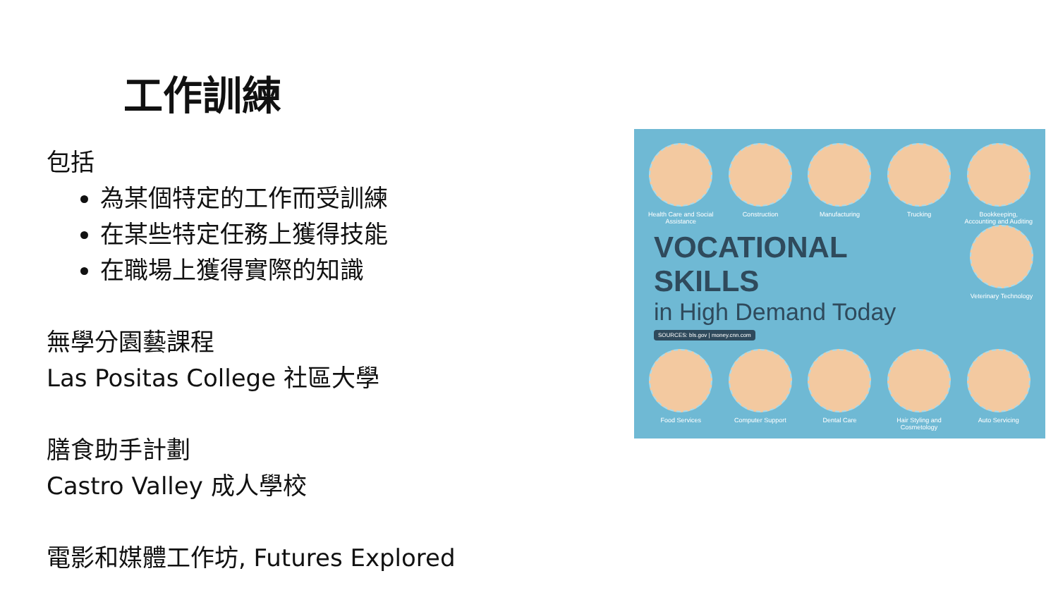工作訓練
包括
為某個特定的工作而受訓練
在某些特定任務上獲得技能
在職場上獲得實際的知識
無學分園藝課程
Las Positas College 社區大學
膳食助手計劃
Castro Valley 成人學校
電影和媒體工作坊, Futures Explored
Health Care and Social Assistance
Construction Manufacturing Trucking Bookkeeping, Accounting and Auditing
VOCATIONAL SKILLS
in High Demand Today
SOURCES: bls.gov | money.cnn.com
Veterinary Technology
Food Services Computer Support Dental Care Hair Styling and Cosmetology
Auto Servicing